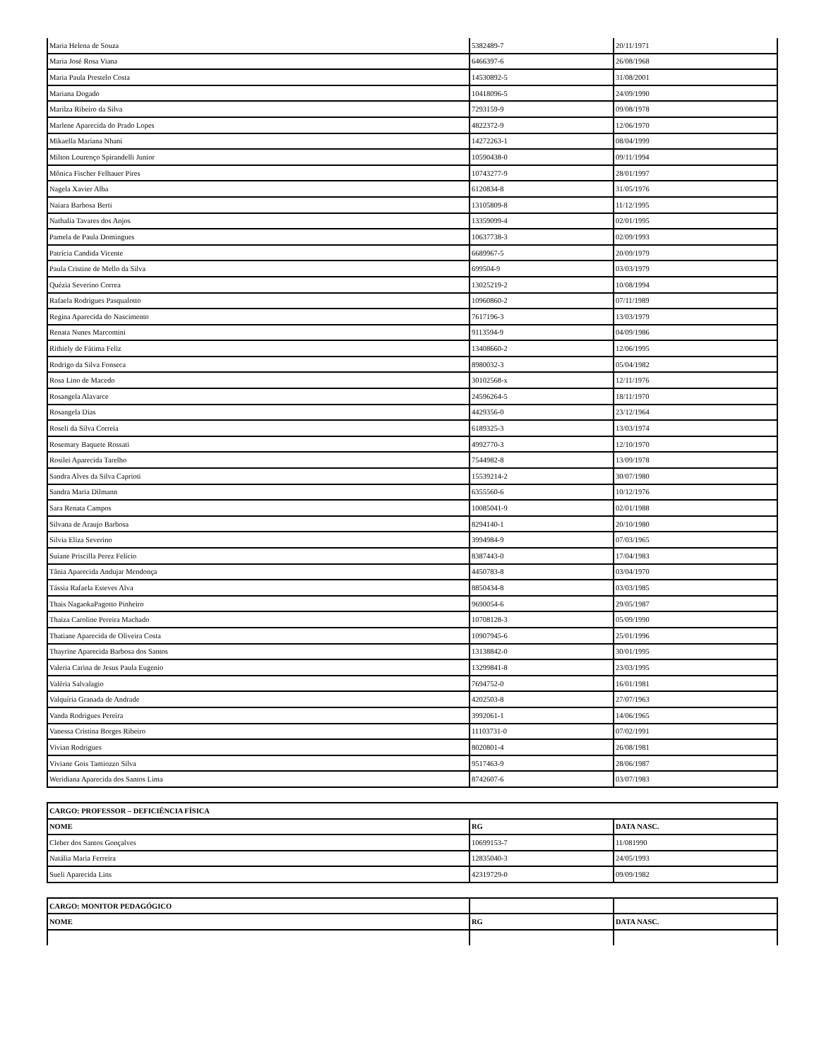| Maria Helena de Souza | 5382489-7 | 20/11/1971 |
| Maria José Rosa Viana | 6466397-6 | 26/08/1968 |
| Maria Paula Prestelo Costa | 14530892-5 | 31/08/2001 |
| Mariana Dogado | 10418096-5 | 24/09/1990 |
| Marilza Ribeiro da Silva | 7293159-9 | 09/08/1978 |
| Marlene Aparecida do Prado Lopes | 4822372-9 | 12/06/1970 |
| Mikaella Mariana Nhani | 14272263-1 | 08/04/1999 |
| Milton Lourenço Spirandelli Junior | 10590438-0 | 09/11/1994 |
| Mônica Fischer Felhauer Pires | 10743277-9 | 28/01/1997 |
| Nagela Xavier Alba | 6120834-8 | 31/05/1976 |
| Naiara Barbosa Berti | 13105809-8 | 11/12/1995 |
| Nathalia Tavares dos Anjos | 13359099-4 | 02/01/1995 |
| Pamela de Paula Domingues | 10637738-3 | 02/09/1993 |
| Patrícia Candida Vicente | 6689967-5 | 20/09/1979 |
| Paula Cristine de Mello da Silva | 699504-9 | 03/03/1979 |
| Quézia Severino Correa | 13025219-2 | 10/08/1994 |
| Rafaela Rodrigues Pasqualotto | 10960860-2 | 07/11/1989 |
| Regina Aparecida do Nascimento | 7617196-3 | 13/03/1979 |
| Renata Nunes Marcomini | 9113594-9 | 04/09/1986 |
| Rithiely de Fátima Feliz | 13408660-2 | 12/06/1995 |
| Rodrigo da Silva Fonseca | 8980032-3 | 05/04/1982 |
| Rosa Lino de Macedo | 30102568-x | 12/11/1976 |
| Rosangela Alavarce | 24596264-5 | 18/11/1970 |
| Rosangela Dias | 4429356-0 | 23/12/1964 |
| Roseli da Silva Correia | 6189325-3 | 13/03/1974 |
| Rosemary Baquete Rossati | 4992770-3 | 12/10/1970 |
| Rosilei Aparecida Tarelho | 7544982-8 | 13/09/1978 |
| Sandra Alves da Silva Caprioti | 15539214-2 | 30/07/1980 |
| Sandra Maria Dilmann | 6355560-6 | 10/12/1976 |
| Sara Renata Campos | 10085041-9 | 02/01/1988 |
| Silvana de Araujo Barbosa | 8294140-1 | 20/10/1980 |
| Silvia Eliza Severino | 3994984-9 | 07/03/1965 |
| Suiane Priscilla Perez Felício | 8387443-0 | 17/04/1983 |
| Tânia Aparecida Andujar Mendonça | 4450783-8 | 03/04/1970 |
| Tássia Rafaela Esteves Alva | 8850434-8 | 03/03/1985 |
| Thais NagaokaPagotto Pinheiro | 9690054-6 | 29/05/1987 |
| Thaiza Caroline Pereira Machado | 10708128-3 | 05/09/1990 |
| Thatiane Aparecida de Oliveira Costa | 10907945-6 | 25/01/1996 |
| Thayrine Aparecida Barbosa dos Santos | 13138842-0 | 30/01/1995 |
| Valeria Carina de Jesus Paula Eugenio | 13299841-8 | 23/03/1995 |
| Valéria Salvalagio | 7694752-0 | 16/01/1981 |
| Valquíria Granada de Andrade | 4202503-8 | 27/07/1963 |
| Vanda Rodrigues Pereira | 3992061-1 | 14/06/1965 |
| Vanessa Cristina Borges Ribeiro | 11103731-0 | 07/02/1991 |
| Vivian Rodrigues | 8020801-4 | 26/08/1981 |
| Viviane Gois Tamiozzo Silva | 9517463-9 | 28/06/1987 |
| Weridiana Aparecida dos Santos Lima | 8742607-6 | 03/07/1983 |
| CARGO: PROFESSOR – DEFICIÊNCIA FÍSICA | | |
| --- | --- | --- |
| NOME | RG | DATA NASC. |
| Cleber dos Santos Gonçalves | 10699153-7 | 11/081990 |
| Natália Maria Ferreira | 12835040-3 | 24/05/1993 |
| Sueli Aparecida Lins | 42319729-0 | 09/09/1982 |
| CARGO: MONITOR PEDAGÓGICO | | |
| --- | --- | --- |
| NOME | RG | DATA NASC. |